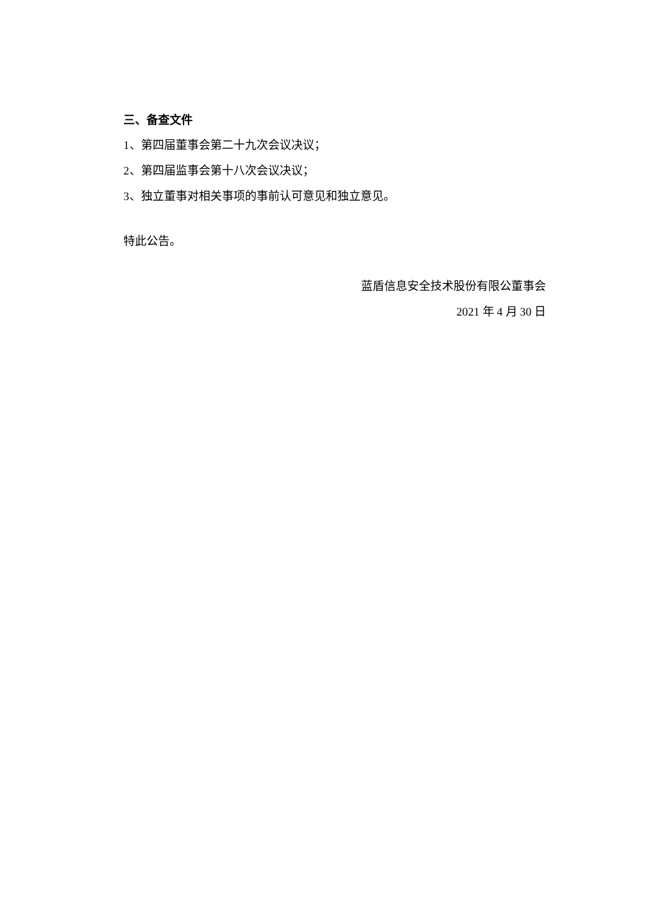三、备查文件
1、第四届董事会第二十九次会议决议；
2、第四届监事会第十八次会议决议；
3、独立董事对相关事项的事前认可意见和独立意见。
特此公告。
蓝盾信息安全技术股份有限公董事会
2021 年 4 月 30 日